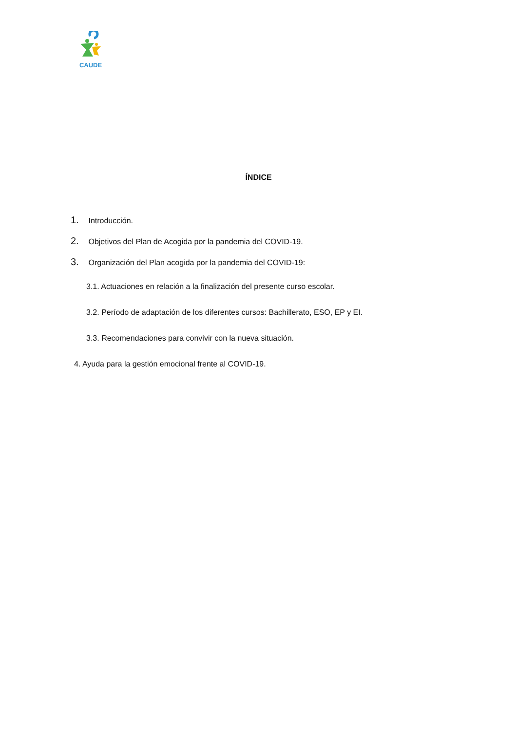CAUDE
ÍNDICE
1. Introducción.
2. Objetivos del Plan de Acogida por la pandemia del COVID-19.
3. Organización del Plan acogida por la pandemia del COVID-19:
3.1. Actuaciones en relación a la finalización del presente curso escolar.
3.2. Período de adaptación de los diferentes cursos: Bachillerato, ESO, EP y EI.
3.3. Recomendaciones para convivir con la nueva situación.
4. Ayuda para la gestión emocional frente al COVID-19.